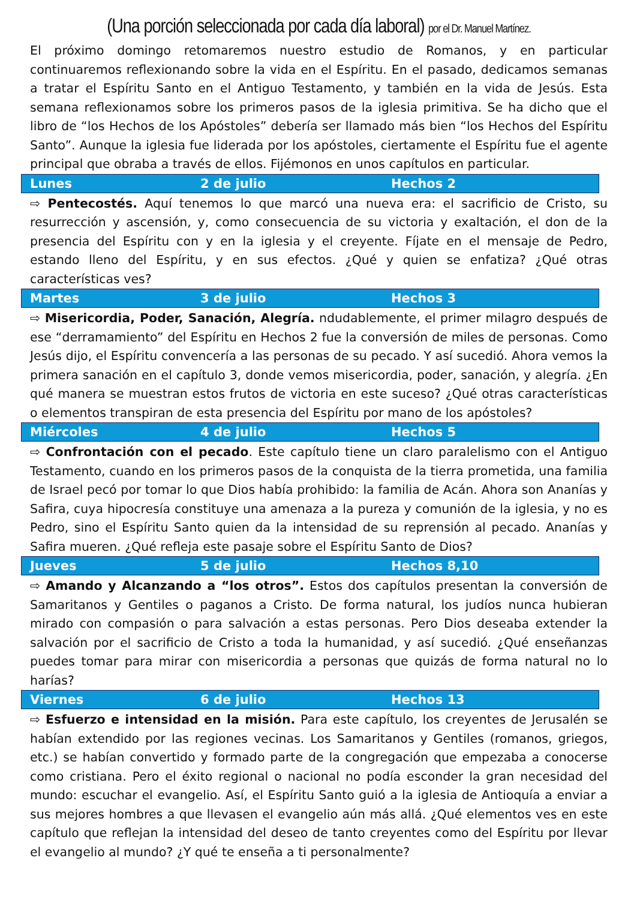(Una porción seleccionada por cada día laboral) por el Dr. Manuel Martínez.
El próximo domingo retomaremos nuestro estudio de Romanos, y en particular continuaremos reflexionando sobre la vida en el Espíritu. En el pasado, dedicamos semanas a tratar el Espíritu Santo en el Antiguo Testamento, y también en la vida de Jesús. Esta semana reflexionamos sobre los primeros pasos de la iglesia primitiva. Se ha dicho que el libro de “los Hechos de los Apóstoles” debería ser llamado más bien “los Hechos del Espíritu Santo”. Aunque la iglesia fue liderada por los apóstoles, ciertamente el Espíritu fue el agente principal que obraba a través de ellos. Fijémonos en unos capítulos en particular.
Lunes 2 de julio Hechos 2
⇨ Pentecostés. Aquí tenemos lo que marcó una nueva era: el sacrificio de Cristo, su resurrección y ascensión, y, como consecuencia de su victoria y exaltación, el don de la presencia del Espíritu con y en la iglesia y el creyente. Fíjate en el mensaje de Pedro, estando lleno del Espíritu, y en sus efectos. ¿Qué y quien se enfatiza? ¿Qué otras características ves?
Martes 3 de julio Hechos 3
⇨ Misericordia, Poder, Sanación, Alegría. ndudablemente, el primer milagro después de ese “derramamiento” del Espíritu en Hechos 2 fue la conversión de miles de personas. Como Jesús dijo, el Espíritu convencería a las personas de su pecado. Y así sucedió. Ahora vemos la primera sanación en el capítulo 3, donde vemos misericordia, poder, sanación, y alegría. ¿En qué manera se muestran estos frutos de victoria en este suceso? ¿Qué otras características o elementos transpiran de esta presencia del Espíritu por mano de los apóstoles?
Miércoles 4 de julio Hechos 5
⇨ Confrontación con el pecado. Este capítulo tiene un claro paralelismo con el Antiguo Testamento, cuando en los primeros pasos de la conquista de la tierra prometida, una familia de Israel pecó por tomar lo que Dios había prohibido: la familia de Acán. Ahora son Ananías y Safira, cuya hipocresía constituye una amenaza a la pureza y comunión de la iglesia, y no es Pedro, sino el Espíritu Santo quien da la intensidad de su reprensión al pecado. Ananías y Safira mueren. ¿Qué refleja este pasaje sobre el Espíritu Santo de Dios?
Jueves 5 de julio Hechos 8,10
⇨ Amando y Alcanzando a “los otros”. Estos dos capítulos presentan la conversión de Samaritanos y Gentiles o paganos a Cristo. De forma natural, los judíos nunca hubieran mirado con compasión o para salvación a estas personas. Pero Dios deseaba extender la salvación por el sacrificio de Cristo a toda la humanidad, y así sucedió. ¿Qué enseñanzas puedes tomar para mirar con misericordia a personas que quizás de forma natural no lo harías?
Viernes 6 de julio Hechos 13
⇨ Esfuerzo e intensidad en la misión. Para este capítulo, los creyentes de Jerusalén se habían extendido por las regiones vecinas. Los Samaritanos y Gentiles (romanos, griegos, etc.) se habían convertido y formado parte de la congregación que empezaba a conocerse como cristiana. Pero el éxito regional o nacional no podía esconder la gran necesidad del mundo: escuchar el evangelio. Así, el Espíritu Santo guió a la iglesia de Antioquía a enviar a sus mejores hombres a que llevasen el evangelio aún más allá. ¿Qué elementos ves en este capítulo que reflejan la intensidad del deseo de tanto creyentes como del Espíritu por llevar el evangelio al mundo? ¿Y qué te enseña a ti personalmente?